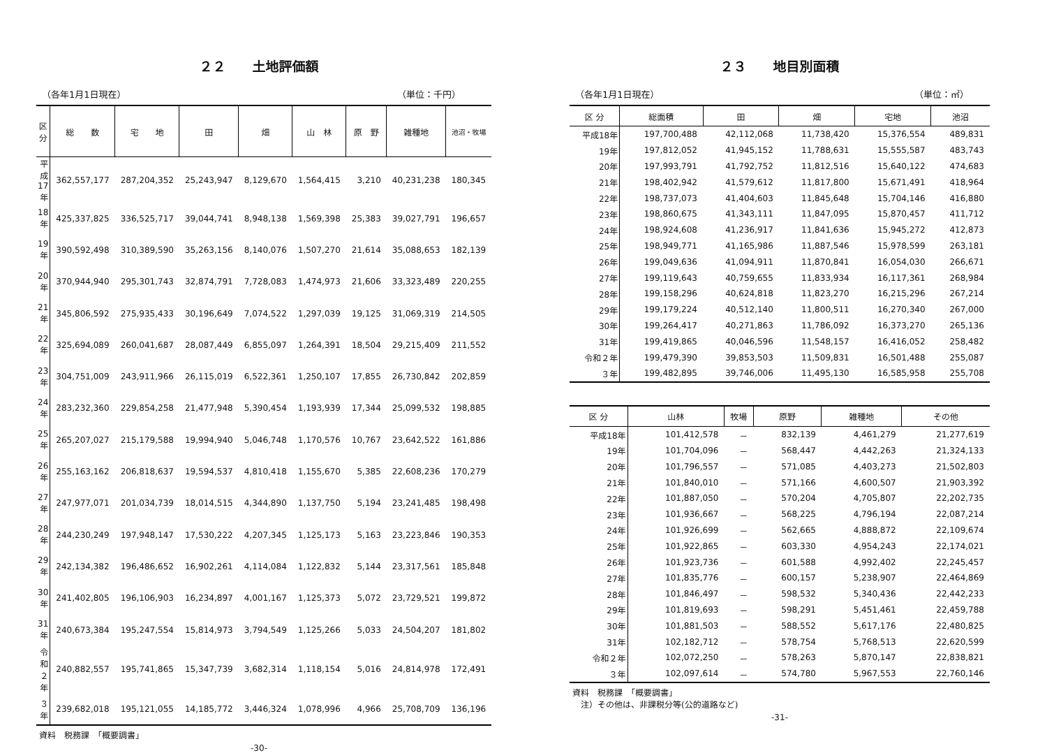２２　　土地評価額
（各年1月1日現在） （単位：千円）
| 区分 | 総 数 | 宅 地 | 田 | 畑 | 山 林 | 原 野 | 雑種地 | 池沼・牧場 |
| --- | --- | --- | --- | --- | --- | --- | --- | --- |
| 平成17年 | 362,557,177 | 287,204,352 | 25,243,947 | 8,129,670 | 1,564,415 | 3,210 | 40,231,238 | 180,345 |
| 18年 | 425,337,825 | 336,525,717 | 39,044,741 | 8,948,138 | 1,569,398 | 25,383 | 39,027,791 | 196,657 |
| 19年 | 390,592,498 | 310,389,590 | 35,263,156 | 8,140,076 | 1,507,270 | 21,614 | 35,088,653 | 182,139 |
| 20年 | 370,944,940 | 295,301,743 | 32,874,791 | 7,728,083 | 1,474,973 | 21,606 | 33,323,489 | 220,255 |
| 21年 | 345,806,592 | 275,935,433 | 30,196,649 | 7,074,522 | 1,297,039 | 19,125 | 31,069,319 | 214,505 |
| 22年 | 325,694,089 | 260,041,687 | 28,087,449 | 6,855,097 | 1,264,391 | 18,504 | 29,215,409 | 211,552 |
| 23年 | 304,751,009 | 243,911,966 | 26,115,019 | 6,522,361 | 1,250,107 | 17,855 | 26,730,842 | 202,859 |
| 24年 | 283,232,360 | 229,854,258 | 21,477,948 | 5,390,454 | 1,193,939 | 17,344 | 25,099,532 | 198,885 |
| 25年 | 265,207,027 | 215,179,588 | 19,994,940 | 5,046,748 | 1,170,576 | 10,767 | 23,642,522 | 161,886 |
| 26年 | 255,163,162 | 206,818,637 | 19,594,537 | 4,810,418 | 1,155,670 | 5,385 | 22,608,236 | 170,279 |
| 27年 | 247,977,071 | 201,034,739 | 18,014,515 | 4,344,890 | 1,137,750 | 5,194 | 23,241,485 | 198,498 |
| 28年 | 244,230,249 | 197,948,147 | 17,530,222 | 4,207,345 | 1,125,173 | 5,163 | 23,223,846 | 190,353 |
| 29年 | 242,134,382 | 196,486,652 | 16,902,261 | 4,114,084 | 1,122,832 | 5,144 | 23,317,561 | 185,848 |
| 30年 | 241,402,805 | 196,106,903 | 16,234,897 | 4,001,167 | 1,125,373 | 5,072 | 23,729,521 | 199,872 |
| 31年 | 240,673,384 | 195,247,554 | 15,814,973 | 3,794,549 | 1,125,266 | 5,033 | 24,504,207 | 181,802 |
| 令和２年 | 240,882,557 | 195,741,865 | 15,347,739 | 3,682,314 | 1,118,154 | 5,016 | 24,814,978 | 172,491 |
| ３年 | 239,682,018 | 195,121,055 | 14,185,772 | 3,446,324 | 1,078,996 | 4,966 | 25,708,709 | 136,196 |
資料　税務課　「概要調書」
-30-
２３　　地目別面積
（各年1月1日現在） （単位：㎡）
| 区 分 | 総面積 | 田 | 畑 | 宅地 | 池沼 |
| --- | --- | --- | --- | --- | --- |
| 平成18年 | 197,700,488 | 42,112,068 | 11,738,420 | 15,376,554 | 489,831 |
| 19年 | 197,812,052 | 41,945,152 | 11,788,631 | 15,555,587 | 483,743 |
| 20年 | 197,993,791 | 41,792,752 | 11,812,516 | 15,640,122 | 474,683 |
| 21年 | 198,402,942 | 41,579,612 | 11,817,800 | 15,671,491 | 418,964 |
| 22年 | 198,737,073 | 41,404,603 | 11,845,648 | 15,704,146 | 416,880 |
| 23年 | 198,860,675 | 41,343,111 | 11,847,095 | 15,870,457 | 411,712 |
| 24年 | 198,924,608 | 41,236,917 | 11,841,636 | 15,945,272 | 412,873 |
| 25年 | 198,949,771 | 41,165,986 | 11,887,546 | 15,978,599 | 263,181 |
| 26年 | 199,049,636 | 41,094,911 | 11,870,841 | 16,054,030 | 266,671 |
| 27年 | 199,119,643 | 40,759,655 | 11,833,934 | 16,117,361 | 268,984 |
| 28年 | 199,158,296 | 40,624,818 | 11,823,270 | 16,215,296 | 267,214 |
| 29年 | 199,179,224 | 40,512,140 | 11,800,511 | 16,270,340 | 267,000 |
| 30年 | 199,264,417 | 40,271,863 | 11,786,092 | 16,373,270 | 265,136 |
| 31年 | 199,419,865 | 40,046,596 | 11,548,157 | 16,416,052 | 258,482 |
| 令和２年 | 199,479,390 | 39,853,503 | 11,509,831 | 16,501,488 | 255,087 |
| ３年 | 199,482,895 | 39,746,006 | 11,495,130 | 16,585,958 | 255,708 |
| 区 分 | 山林 | 牧場 | 原野 | 雑種地 | その他 |
| --- | --- | --- | --- | --- | --- |
| 平成18年 | 101,412,578 | － | 832,139 | 4,461,279 | 21,277,619 |
| 19年 | 101,704,096 | － | 568,447 | 4,442,263 | 21,324,133 |
| 20年 | 101,796,557 | － | 571,085 | 4,403,273 | 21,502,803 |
| 21年 | 101,840,010 | － | 571,166 | 4,600,507 | 21,903,392 |
| 22年 | 101,887,050 | － | 570,204 | 4,705,807 | 22,202,735 |
| 23年 | 101,936,667 | － | 568,225 | 4,796,194 | 22,087,214 |
| 24年 | 101,926,699 | － | 562,665 | 4,888,872 | 22,109,674 |
| 25年 | 101,922,865 | － | 603,330 | 4,954,243 | 22,174,021 |
| 26年 | 101,923,736 | － | 601,588 | 4,992,402 | 22,245,457 |
| 27年 | 101,835,776 | － | 600,157 | 5,238,907 | 22,464,869 |
| 28年 | 101,846,497 | － | 598,532 | 5,340,436 | 22,442,233 |
| 29年 | 101,819,693 | － | 598,291 | 5,451,461 | 22,459,788 |
| 30年 | 101,881,503 | － | 588,552 | 5,617,176 | 22,480,825 |
| 31年 | 102,182,712 | － | 578,754 | 5,768,513 | 22,620,599 |
| 令和２年 | 102,072,250 | － | 578,263 | 5,870,147 | 22,838,821 |
| ３年 | 102,097,614 | － | 574,780 | 5,967,553 | 22,760,146 |
資料　税務課　「概要調書」
　注）その他は、非課税分等(公的道路など)
-31-